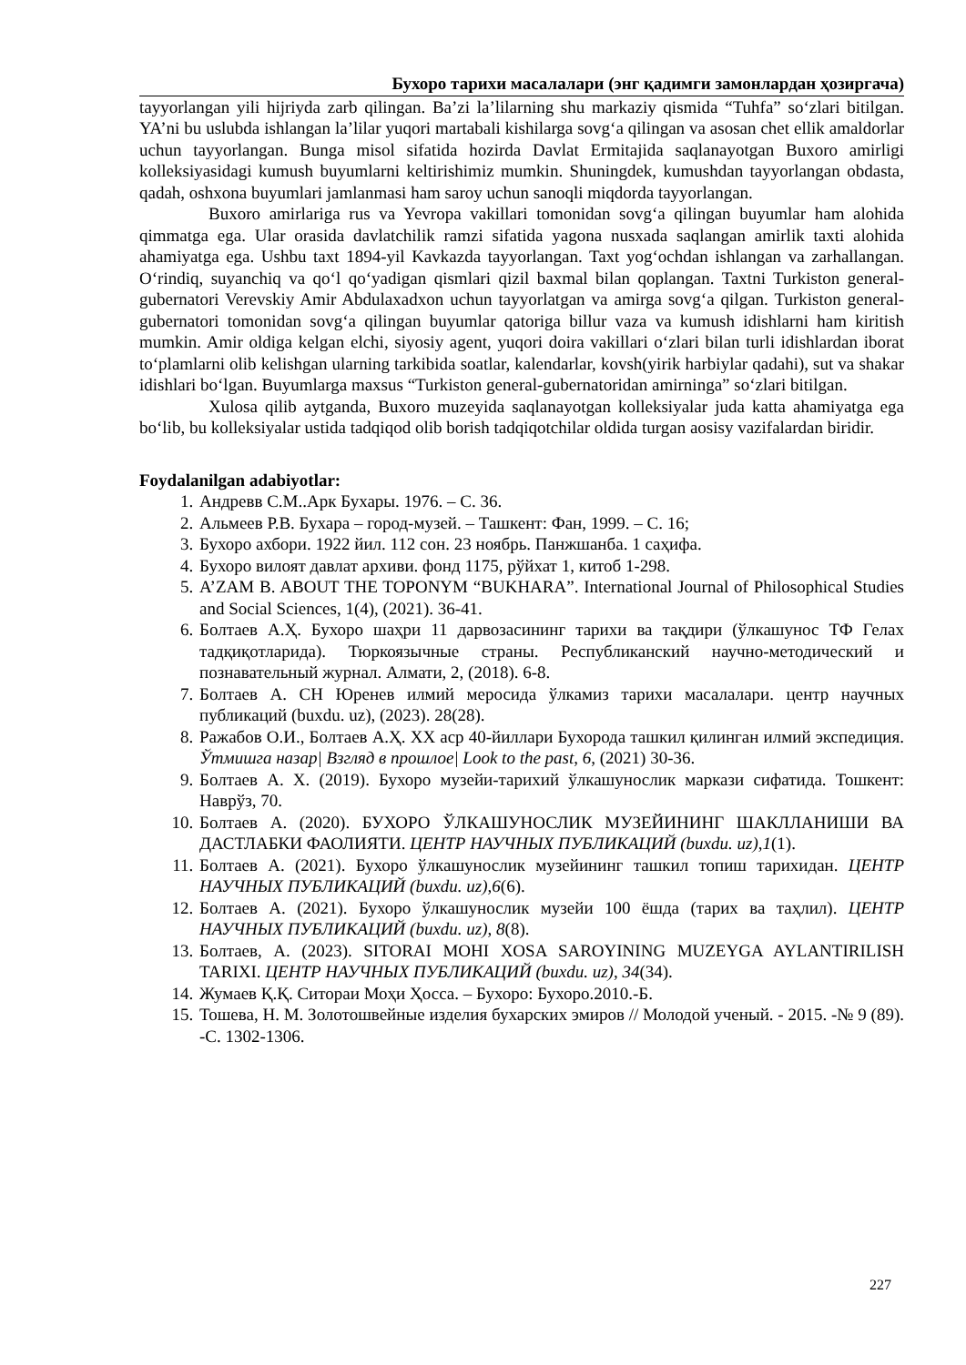Бухоро тарихи масалалари (энг қадимги замонлардан ҳозиргача)
tayyorlangan yili hijriyda zarb qilingan. Ba’zi la’lilarning shu markaziy qismida “Tuhfa” so‘zlari bitilgan. YA’ni bu uslubda ishlangan la’lilar yuqori martabali kishilarga sovg‘a qilingan va asosan chet ellik amaldorlar uchun tayyorlangan. Bunga misol sifatida hozirda Davlat Ermitajida saqlanayotgan Buxoro amirligi kolleksiyasidagi kumush buyumlarni keltirishimiz mumkin. Shuningdek, kumushdan tayyorlangan obdasta, qadah, oshxona buyumlari jamlanmasi ham saroy uchun sanoqli miqdorda tayyorlangan.
Buxoro amirlariga rus va Yevropa vakillari tomonidan sovg‘a qilingan buyumlar ham alohida qimmatga ega. Ular orasida davlatchilik ramzi sifatida yagona nusxada saqlangan amirlik taxti alohida ahamiyatga ega. Ushbu taxt 1894-yil Kavkazda tayyorlangan. Taxt yog‘ochdan ishlangan va zarhallangan. O‘rindiq, suyanchiq va qo‘l qo‘yadigan qismlari qizil baxmal bilan qoplangan. Taxtni Turkiston general-gubernatori Verevskiy Amir Abdulaxadxon uchun tayyorlatgan va amirga sovg‘a qilgan. Turkiston general-gubernatori tomonidan sovg‘a qilingan buyumlar qatoriga billur vaza va kumush idishlarni ham kiritish mumkin. Amir oldiga kelgan elchi, siyosiy agent, yuqori doira vakillari o‘zlari bilan turli idishlardan iborat to‘plamlarni olib kelishgan ularning tarkibida soatlar, kalendarlar, kovsh(yirik harbiylar qadahi), sut va shakar idishlari bo‘lgan. Buyumlarga maxsus “Turkiston general-gubernatoridan amirninga” so‘zlari bitilgan.
Xulosa qilib aytganda, Buxoro muzeyida saqlanayotgan kolleksiyalar juda katta ahamiyatga ega bo‘lib, bu kolleksiyalar ustida tadqiqod olib borish tadqiqotchilar oldida turgan aosisy vazifalardan biridir.
Foydalanilgan adabiyotlar:
1. Андревв С.М..Арк Бухары. 1976. – С. 36.
2. Альмеев Р.В. Бухара – город-музей. – Ташкент: Фан, 1999. – С. 16;
3. Бухоро ахбори. 1922 йил. 112 сон. 23 ноябрь. Панжшанба. 1 саҳифа.
4. Бухоро вилоят давлат архиви. фонд 1175, рўйхат 1, китоб 1-298.
5. A’ZAM B. ABOUT THE TOPONYM “BUKHARA”. International Journal of Philosophical Studies and Social Sciences, 1(4), (2021). 36-41.
6. Болтаев А.Ҳ. Бухоро шаҳри 11 дарвозасининг тарихи ва тақдири (ўлкашунос ТФ Гелах тадқиқотларида). Тюркоязычные страны. Республиканский научно-методический и познавательный журнал. Алмати, 2, (2018). 6-8.
7. Болтаев А. СН Юренев илмий меросида ўлкамиз тарихи масалалари. центр научных публикаций (buxdu. uz), (2023). 28(28).
8. Ражабов О.И., Болтаев А.Ҳ. XX аср 40-йиллари Бухорода ташкил қилинган илмий экспедиция. Ўтмишга назар| Взгляд в прошлое| Look to the past, 6, (2021) 30-36.
9. Болтаев А. Х. (2019). Бухоро музейи-тарихий ўлкашунослик маркази сифатида. Тошкент: Наврўз, 70.
10. Болтаев А. (2020). БУХОРО ЎЛКАШУНОСЛИК МУЗЕЙИНИНГ ШАКЛЛАНИШИ ВА ДАСТЛАБКИ ФАОЛИЯТИ. ЦЕНТР НАУЧНЫХ ПУБЛИКАЦИЙ (buxdu. uz),1(1).
11. Болтаев А. (2021). Бухоро ўлкашунослик музейининг ташкил топиш тарихидан. ЦЕНТР НАУЧНЫХ ПУБЛИКАЦИЙ (buxdu. uz),6(6).
12. Болтаев А. (2021). Бухоро ўлкашунослик музейи 100 ёшда (тарих ва таҳлил). ЦЕНТР НАУЧНЫХ ПУБЛИКАЦИЙ (buxdu. uz), 8(8).
13. Болтаев, А. (2023). SITORAI MOHI XOSA SAROYINING MUZEYGA AYLANTIRILISH TARIXI. ЦЕНТР НАУЧНЫХ ПУБЛИКАЦИЙ (buxdu. uz), 34(34).
14. Жумаев Қ.Қ. Ситораи Моҳи Ҳосса. – Бухоро: Бухоро.2010.-Б.
15. Тошева, Н. М. Золотошвейные изделия бухарских эмиров // Молодой ученый. - 2015. -№ 9 (89). -С. 1302-1306.
227